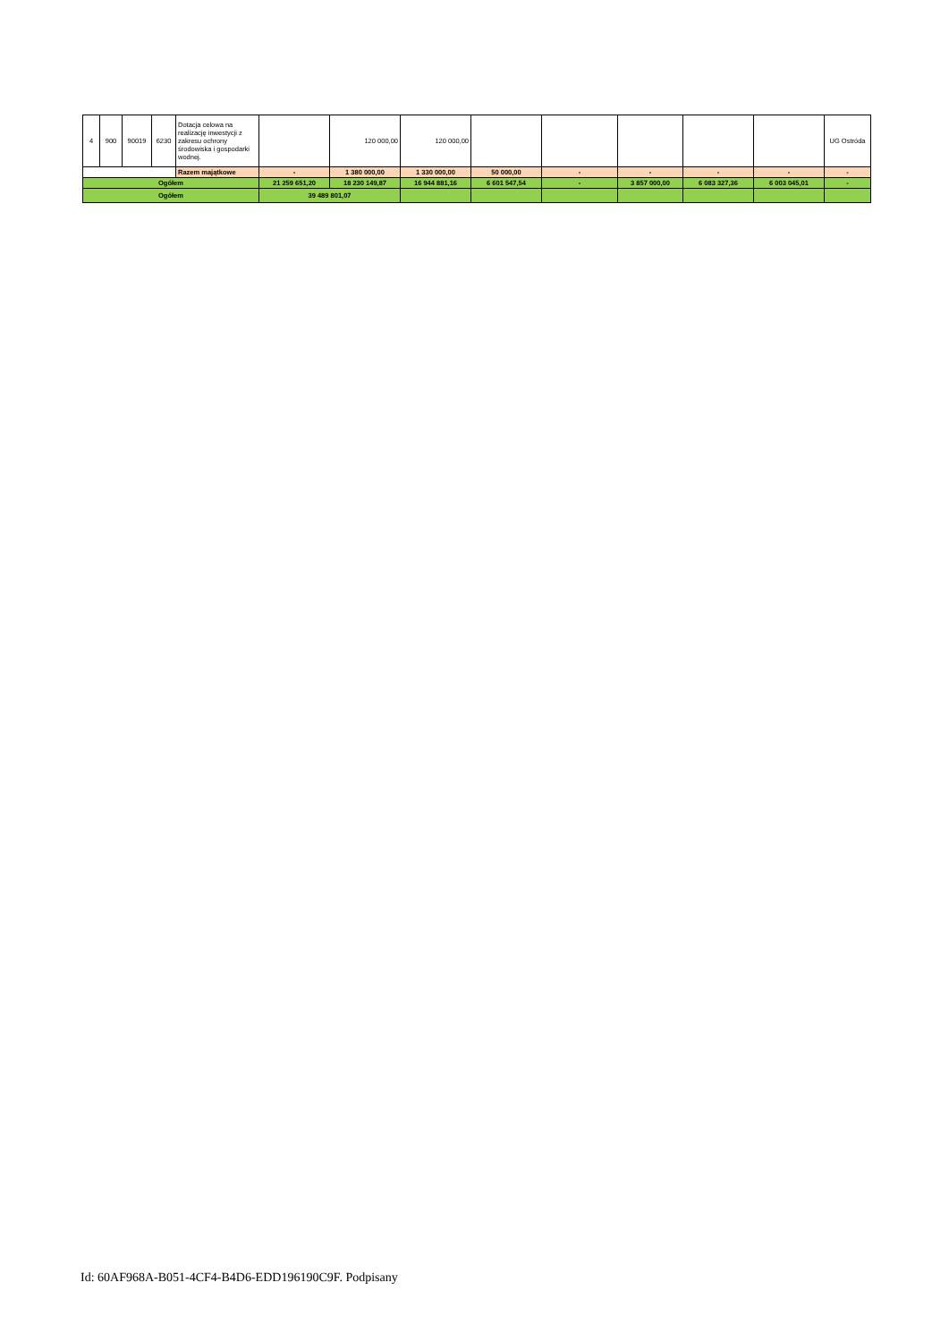| 4 | 900 | 90019 | 6230 | Dotacja celowa na realizację inwestycji z zakresu ochrony środowiska i gospodarki wodnej. | | 120 000,00 | 120 000,00 | | | | | | UG Ostróda |
| | | | | Razem majątkowe | - | 1 380 000,00 | 1 330 000,00 | 50 000,00 | - | - | - | - | - |
| Ogółem | | | | | 21 259 651,20 | 18 230 149,87 | 16 944 881,16 | 6 601 547,54 | - | 3 857 000,00 | 6 083 327,36 | 6 003 045,01 | - |
| Ogółem | | | | | 39 489 801,07 | | | | | | | | |
Id: 60AF968A-B051-4CF4-B4D6-EDD196190C9F. Podpisany